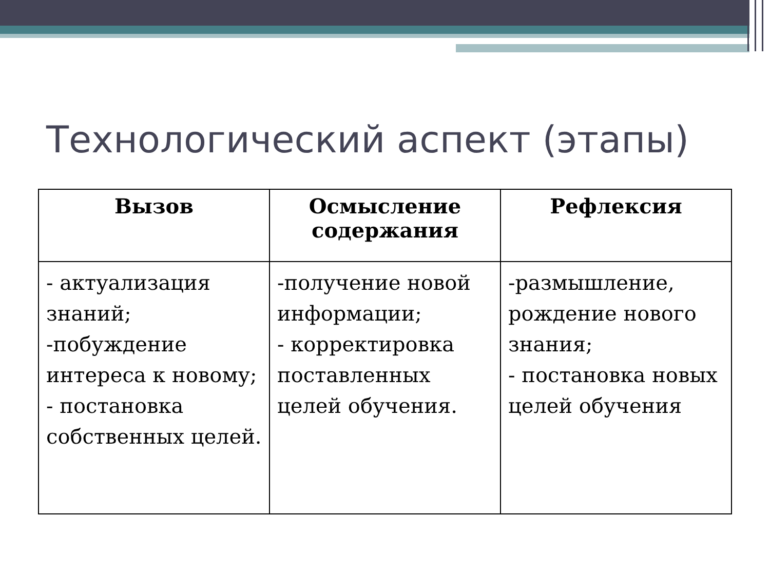Технологический аспект (этапы)
| Вызов | Осмысление содержания | Рефлексия |
| --- | --- | --- |
| - актуализация знаний; -побуждение интереса к новому; - постановка собственных целей. | -получение новой информации; - корректировка поставленных целей обучения. | -размышление, рождение нового знания; - постановка новых целей обучения |